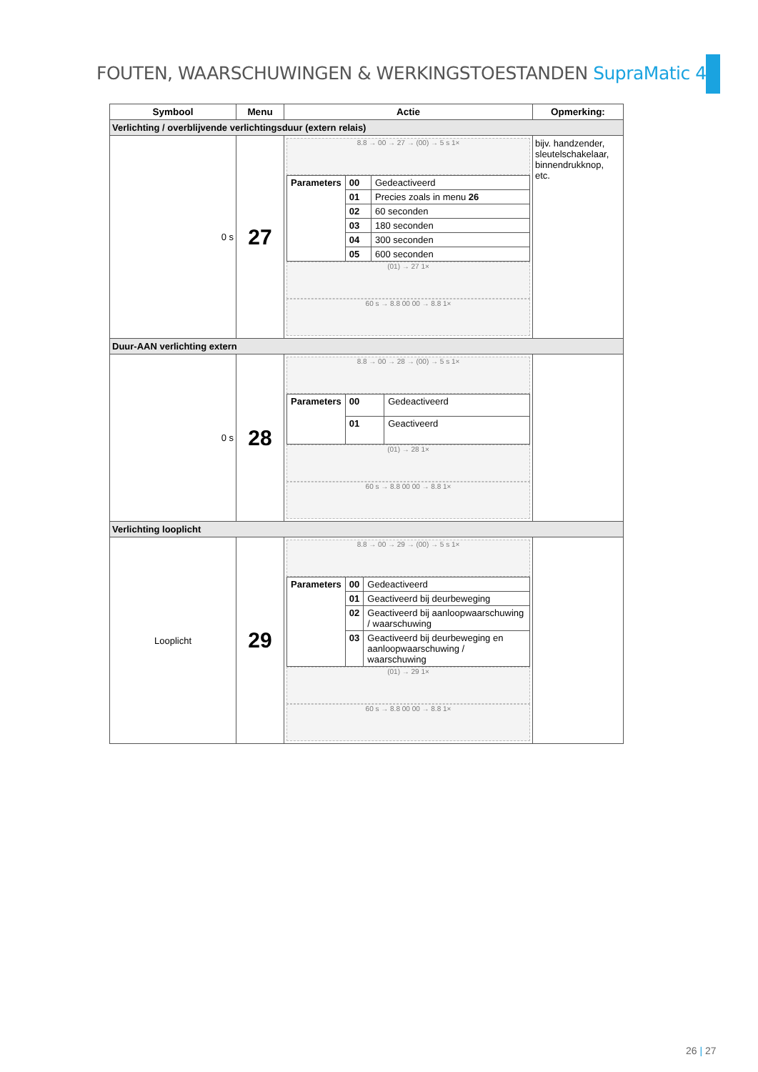FOUTEN, WAARSCHUWINGEN & WERKINGSTOESTANDEN SupraMatic 4
| Symbool | Menu | Actie | Opmerking: |
| --- | --- | --- | --- |
| Verlichting / overblijvende verlichtingsduur (extern relais) | | | |
| 0 s | 27 | 8.8 → 00 → 27 → (00) → 5 s 1× / Parameters / 00 / Gedeactiveerd / / / 01 / Precies zoals in menu 26 / / / 02 / 60 seconden / / / 03 / 180 seconden / / / 04 / 300 seconden / / / 05 / 600 seconden / (01) → 27 1× 60 s → 8.8 00 00 → 8.8 1× | bijv. handzender, sleutelschakelaar, binnendrukknop, etc. |
| Duur-AAN verlichting extern | | | |
| 0 s | 28 | 8.8 → 00 → 28 → (00) → 5 s 1× / Parameters / 00 / Gedeactiveerd / / / 01 / Geactiveerd / (01) → 28 1× 60 s → 8.8 00 00 → 8.8 1× | |
| Verlichting looplicht | | | |
| Looplicht | 29 | 8.8 → 00 → 29 → (00) → 5 s 1× / Parameters / 00 / Gedeactiveerd / / / 01 / Geactiveerd bij deurbeweging / / / 02 / Geactiveerd bij aanloopwaarschuwing / waarschuwing / / / 03 / Geactiveerd bij deurbeweging en aanloopwaarschuwing / waarschuwing / (01) → 29 1× 60 s → 8.8 00 00 → 8.8 1× | |
26 | 27